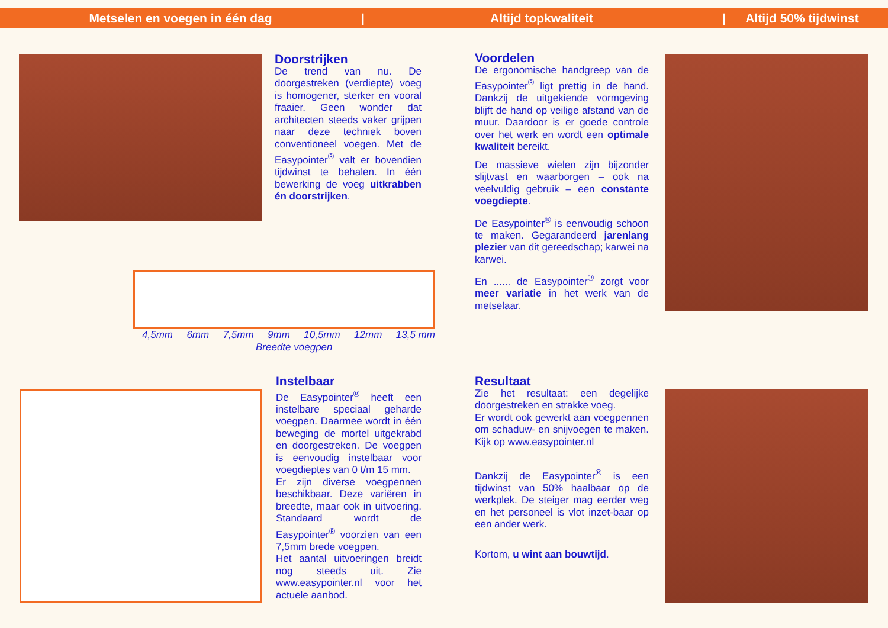Metselen en voegen in één dag | Altijd topkwaliteit | Altijd 50% tijdwinst
Doorstrijken
De trend van nu. De doorgestreken (verdiepte) voeg is homogener, sterker en vooral fraaier. Geen wonder dat architecten steeds vaker grijpen naar deze techniek boven conventioneel voegen. Met de Easypointer<sup>®</sup> valt er bovendien tijdwinst te behalen. In één bewerking de voeg uitkrabben én doorstrijken.
Voordelen
De ergonomische handgreep van de Easypointer<sup>®</sup> ligt prettig in de hand. Dankzij de uitgekiende vormgeving blijft de hand op veilige afstand van de muur. Daardoor is er goede controle over het werk en wordt een optimale kwaliteit bereikt.
De massieve wielen zijn bijzonder slijtvast en waarborgen – ook na veelvuldig gebruik – een constante voegdiepte.
De Easypointer<sup>®</sup> is eenvoudig schoon te maken. Gegarandeerd jarenlang plezier van dit gereedschap; karwei na karwei.
En ...... de Easypointer<sup>®</sup> zorgt voor meer variatie in het werk van de metselaar.
4,5mm 6mm 7,5mm 9mm 10,5mm 12mm 13,5 mm
Breedte voegpen
Instelbaar
De Easypointer<sup>®</sup> heeft een instelbare speciaal geharde voegpen. Daarmee wordt in één beweging de mortel uitgekrabd en doorgestreken. De voegpen is eenvoudig instelbaar voor voegdieptes van 0 t/m 15 mm.
Er zijn diverse voegpennen beschikbaar. Deze variëren in breedte, maar ook in uitvoering. Standaard wordt de Easypointer<sup>®</sup> voorzien van een 7,5mm brede voegpen.
Het aantal uitvoeringen breidt nog steeds uit. Zie www.easypointer.nl voor het actuele aanbod.
Resultaat
Zie het resultaat: een degelijke doorgestreken en strakke voeg.
Er wordt ook gewerkt aan voegpennen om schaduw- en snijvoegen te maken. Kijk op www.easypointer.nl
Dankzij de Easypointer<sup>®</sup> is een tijdwinst van 50% haalbaar op de werkplek. De steiger mag eerder weg en het personeel is vlot inzet-baar op een ander werk.
Kortom, u wint aan bouwtijd.